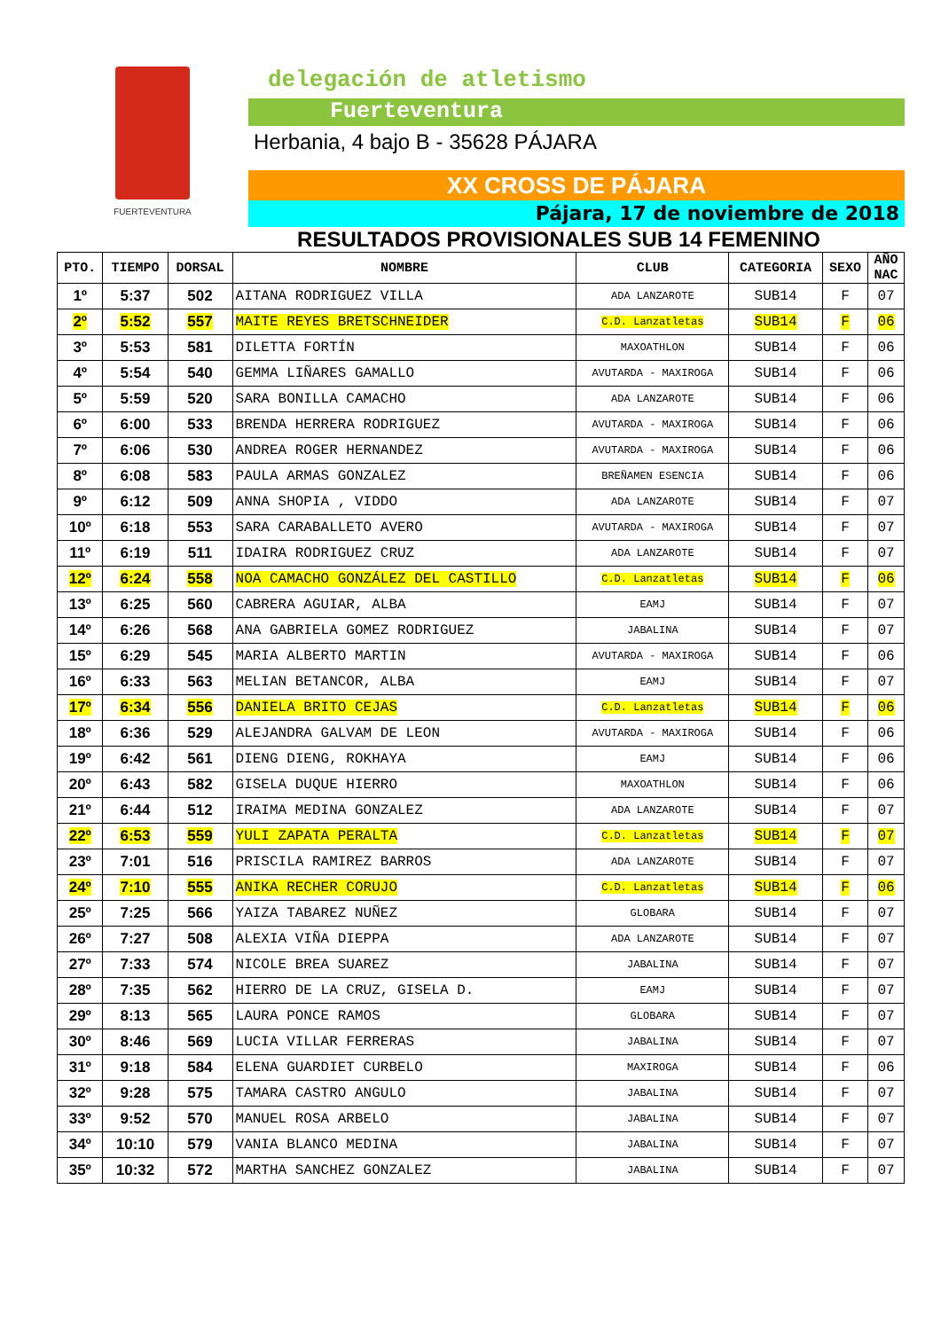FUERTEVENTURA
delegación de atletismo
Fuerteventura
Herbania, 4 bajo B - 35628 PÁJARA
XX CROSS DE PÁJARA
Pájara, 17 de noviembre de 2018
RESULTADOS PROVISIONALES SUB 14 FEMENINO
| PTO. | TIEMPO | DORSAL | NOMBRE | CLUB | CATEGORIA | SEXO | AÑO NAC |
| --- | --- | --- | --- | --- | --- | --- | --- |
| 1º | 5:37 | 502 | AITANA RODRIGUEZ VILLA | ADA LANZAROTE | SUB14 | F | 07 |
| 2º | 5:52 | 557 | MAITE REYES BRETSCHNEIDER | C.D. Lanzatletas | SUB14 | F | 06 |
| 3º | 5:53 | 581 | DILETTA FORTÍN | MAXOATHLON | SUB14 | F | 06 |
| 4º | 5:54 | 540 | GEMMA LIÑARES GAMALLO | AVUTARDA - MAXIROGA | SUB14 | F | 06 |
| 5º | 5:59 | 520 | SARA BONILLA CAMACHO | ADA LANZAROTE | SUB14 | F | 06 |
| 6º | 6:00 | 533 | BRENDA HERRERA RODRIGUEZ | AVUTARDA - MAXIROGA | SUB14 | F | 06 |
| 7º | 6:06 | 530 | ANDREA ROGER HERNANDEZ | AVUTARDA - MAXIROGA | SUB14 | F | 06 |
| 8º | 6:08 | 583 | PAULA ARMAS GONZALEZ | BREÑAMEN ESENCIA | SUB14 | F | 06 |
| 9º | 6:12 | 509 | ANNA SHOPIA , VIDDO | ADA LANZAROTE | SUB14 | F | 07 |
| 10º | 6:18 | 553 | SARA CARABALLETO AVERO | AVUTARDA - MAXIROGA | SUB14 | F | 07 |
| 11º | 6:19 | 511 | IDAIRA RODRIGUEZ CRUZ | ADA LANZAROTE | SUB14 | F | 07 |
| 12º | 6:24 | 558 | NOA CAMACHO GONZÁLEZ DEL CASTILLO | C.D. Lanzatletas | SUB14 | F | 06 |
| 13º | 6:25 | 560 | CABRERA AGUIAR, ALBA | EAMJ | SUB14 | F | 07 |
| 14º | 6:26 | 568 | ANA GABRIELA GOMEZ RODRIGUEZ | JABALINA | SUB14 | F | 07 |
| 15º | 6:29 | 545 | MARIA ALBERTO MARTIN | AVUTARDA - MAXIROGA | SUB14 | F | 06 |
| 16º | 6:33 | 563 | MELIAN BETANCOR, ALBA | EAMJ | SUB14 | F | 07 |
| 17º | 6:34 | 556 | DANIELA BRITO CEJAS | C.D. Lanzatletas | SUB14 | F | 06 |
| 18º | 6:36 | 529 | ALEJANDRA GALVAM DE LEON | AVUTARDA - MAXIROGA | SUB14 | F | 06 |
| 19º | 6:42 | 561 | DIENG DIENG, ROKHAYA | EAMJ | SUB14 | F | 06 |
| 20º | 6:43 | 582 | GISELA DUQUE HIERRO | MAXOATHLON | SUB14 | F | 06 |
| 21º | 6:44 | 512 | IRAIMA MEDINA GONZALEZ | ADA LANZAROTE | SUB14 | F | 07 |
| 22º | 6:53 | 559 | YULI ZAPATA PERALTA | C.D. Lanzatletas | SUB14 | F | 07 |
| 23º | 7:01 | 516 | PRISCILA RAMIREZ BARROS | ADA LANZAROTE | SUB14 | F | 07 |
| 24º | 7:10 | 555 | ANIKA RECHER CORUJO | C.D. Lanzatletas | SUB14 | F | 06 |
| 25º | 7:25 | 566 | YAIZA TABAREZ NUÑEZ | GLOBARA | SUB14 | F | 07 |
| 26º | 7:27 | 508 | ALEXIA VIÑA DIEPPA | ADA LANZAROTE | SUB14 | F | 07 |
| 27º | 7:33 | 574 | NICOLE BREA SUAREZ | JABALINA | SUB14 | F | 07 |
| 28º | 7:35 | 562 | HIERRO DE LA CRUZ, GISELA D. | EAMJ | SUB14 | F | 07 |
| 29º | 8:13 | 565 | LAURA PONCE RAMOS | GLOBARA | SUB14 | F | 07 |
| 30º | 8:46 | 569 | LUCIA VILLAR FERRERAS | JABALINA | SUB14 | F | 07 |
| 31º | 9:18 | 584 | ELENA GUARDIET CURBELO | MAXIROGA | SUB14 | F | 06 |
| 32º | 9:28 | 575 | TAMARA CASTRO ANGULO | JABALINA | SUB14 | F | 07 |
| 33º | 9:52 | 570 | MANUEL ROSA ARBELO | JABALINA | SUB14 | F | 07 |
| 34º | 10:10 | 579 | VANIA BLANCO MEDINA | JABALINA | SUB14 | F | 07 |
| 35º | 10:32 | 572 | MARTHA SANCHEZ GONZALEZ | JABALINA | SUB14 | F | 07 |